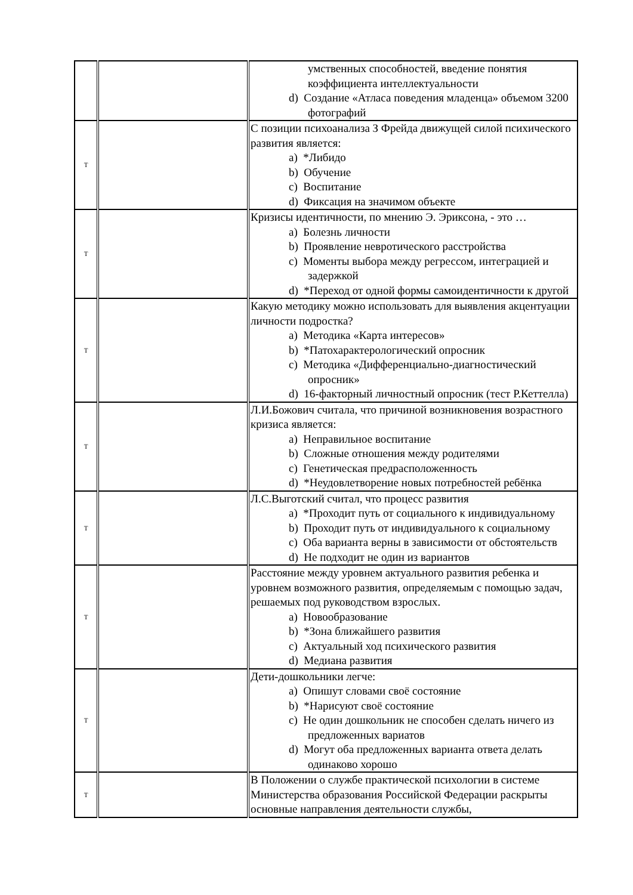| | | умственных способностей, введение понятия коэффициента интеллектуальности d) Создание «Атласа поведения младенца» объемом 3200 фотографий |
| Т | | С позиции психоанализа З Фрейда движущей силой психического развития является: a) *Либидо b) Обучение c) Воспитание d) Фиксация на значимом объекте |
| Т | | Кризисы идентичности, по мнению Э. Эриксона, - это … a) Болезнь личности b) Проявление невротического расстройства c) Моменты выбора между регрессом, интеграцией и задержкой d) *Переход от одной формы самоидентичности к другой |
| Т | | Какую методику можно использовать для выявления акцентуации личности подростка? a) Методика «Карта интересов» b) *Патохарактерологический опросник c) Методика «Дифференциально-диагностический опросник» d) 16-факторный личностный опросник (тест Р.Кеттелла) |
| Т | | Л.И.Божович считала, что причиной возникновения возрастного кризиса является: a) Неправильное воспитание b) Сложные отношения между родителями c) Генетическая предрасположенность d) *Неудовлетворение новых потребностей ребёнка |
| Т | | Л.С.Выготский считал, что процесс развития a) *Проходит путь от социального к индивидуальному b) Проходит путь от индивидуального к социальному c) Оба варианта верны в зависимости от обстоятельств d) Не подходит не один из вариантов |
| Т | | Расстояние между уровнем актуального развития ребенка и уровнем возможного развития, определяемым с помощью задач, решаемых под руководством взрослых. a) Новообразование b) *Зона ближайшего развития c) Актуальный ход психического развития d) Медиана развития |
| Т | | Дети-дошкольники легче: a) Опишут словами своё состояние b) *Нарисуют своё состояние c) Не один дошкольник не способен сделать ничего из предложенных вариатов d) Могут оба предложенных варианта ответа делать одинаково хорошо |
| Т | | В Положении о службе практической психологии в системе Министерства образования Российской Федерации раскрыты основные направления деятельности службы, |